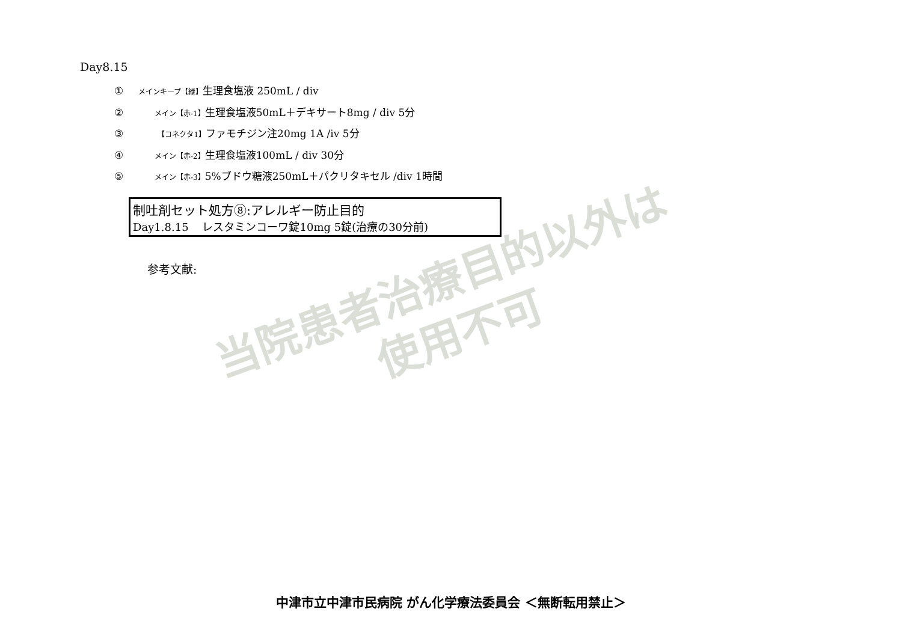Day8.15
① メインキープ【緑】生理食塩液 250mL / div
② メイン【赤-1】生理食塩液50mL＋デキサート8mg / div 5分
③ 【コネクタ1】ファモチジン注20mg 1A /iv 5分
④ メイン【赤-2】生理食塩液100mL / div 30分
⑤ メイン【赤-3】5%ブドウ糖液250mL＋パクリタキセル /div 1時間
制吐剤セット処方⑧:アレルギー防止目的
Day1.8.15 レスタミンコーワ錠10mg 5錠(治療の30分前)
参考文献:
当院患者治療目的以外は
使用不可
中津市立中津市民病院 がん化学療法委員会 ＜無断転用禁止＞